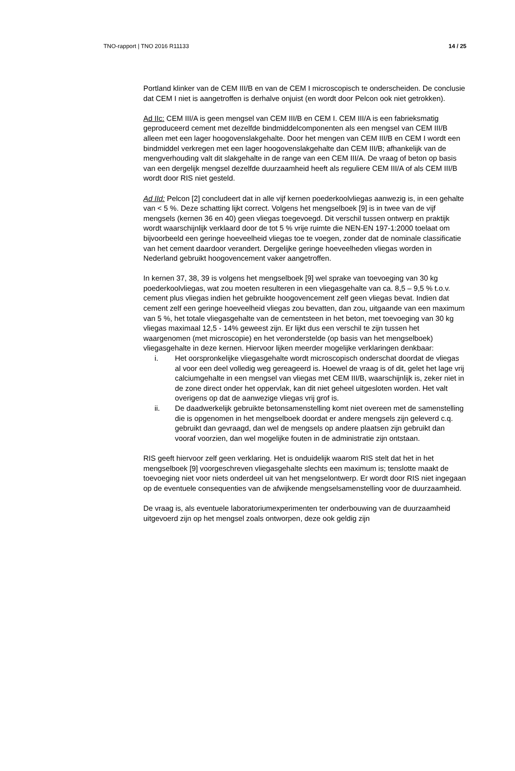TNO-rapport | TNO 2016 R11133 14 / 25
Portland klinker van de CEM III/B en van de CEM I microscopisch te onderscheiden. De conclusie dat CEM I niet is aangetroffen is derhalve onjuist (en wordt door Pelcon ook niet getrokken).
Ad IIc: CEM III/A is geen mengsel van CEM III/B en CEM I. CEM III/A is een fabrieksmatig geproduceerd cement met dezelfde bindmiddelcomponenten als een mengsel van CEM III/B alleen met een lager hoogovenslakgehalte. Door het mengen van CEM III/B en CEM I wordt een bindmiddel verkregen met een lager hoogovenslakgehalte dan CEM III/B; afhankelijk van de mengverhouding valt dit slakgehalte in de range van een CEM III/A. De vraag of beton op basis van een dergelijk mengsel dezelfde duurzaamheid heeft als reguliere CEM III/A of als CEM III/B wordt door RIS niet gesteld.
Ad IId: Pelcon [2] concludeert dat in alle vijf kernen poederkoolvliegas aanwezig is, in een gehalte van < 5 %. Deze schatting lijkt correct. Volgens het mengselboek [9] is in twee van de vijf mengsels (kernen 36 en 40) geen vliegas toegevoegd. Dit verschil tussen ontwerp en praktijk wordt waarschijnlijk verklaard door de tot 5 % vrije ruimte die NEN-EN 197-1:2000 toelaat om bijvoorbeeld een geringe hoeveelheid vliegas toe te voegen, zonder dat de nominale classificatie van het cement daardoor verandert. Dergelijke geringe hoeveelheden vliegas worden in Nederland gebruikt hoogovencement vaker aangetroffen.
In kernen 37, 38, 39 is volgens het mengselboek [9] wel sprake van toevoeging van 30 kg poederkoolvliegas, wat zou moeten resulteren in een vliegasgehalte van ca. 8,5 – 9,5 % t.o.v. cement plus vliegas indien het gebruikte hoogovencement zelf geen vliegas bevat. Indien dat cement zelf een geringe hoeveelheid vliegas zou bevatten, dan zou, uitgaande van een maximum van 5 %, het totale vliegasgehalte van de cementsteen in het beton, met toevoeging van 30 kg vliegas maximaal 12,5 - 14% geweest zijn. Er lijkt dus een verschil te zijn tussen het waargenomen (met microscopie) en het veronderstelde (op basis van het mengselboek) vliegasgehalte in deze kernen. Hiervoor lijken meerder mogelijke verklaringen denkbaar:
i. Het oorspronkelijke vliegasgehalte wordt microscopisch onderschat doordat de vliegas al voor een deel volledig weg gereageerd is. Hoewel de vraag is of dit, gelet het lage vrij calciumgehalte in een mengsel van vliegas met CEM III/B, waarschijnlijk is, zeker niet in de zone direct onder het oppervlak, kan dit niet geheel uitgesloten worden. Het valt overigens op dat de aanwezige vliegas vrij grof is.
ii. De daadwerkelijk gebruikte betonsamenstelling komt niet overeen met de samenstelling die is opgenomen in het mengselboek doordat er andere mengsels zijn geleverd c.q. gebruikt dan gevraagd, dan wel de mengsels op andere plaatsen zijn gebruikt dan vooraf voorzien, dan wel mogelijke fouten in de administratie zijn ontstaan.
RIS geeft hiervoor zelf geen verklaring. Het is onduidelijk waarom RIS stelt dat het in het mengselboek [9] voorgeschreven vliegasgehalte slechts een maximum is; tenslotte maakt de toevoeging niet voor niets onderdeel uit van het mengselontwerp. Er wordt door RIS niet ingegaan op de eventuele consequenties van de afwijkende mengselsamenstelling voor de duurzaamheid.
De vraag is, als eventuele laboratoriumexperimenten ter onderbouwing van de duurzaamheid uitgevoerd zijn op het mengsel zoals ontworpen, deze ook geldig zijn